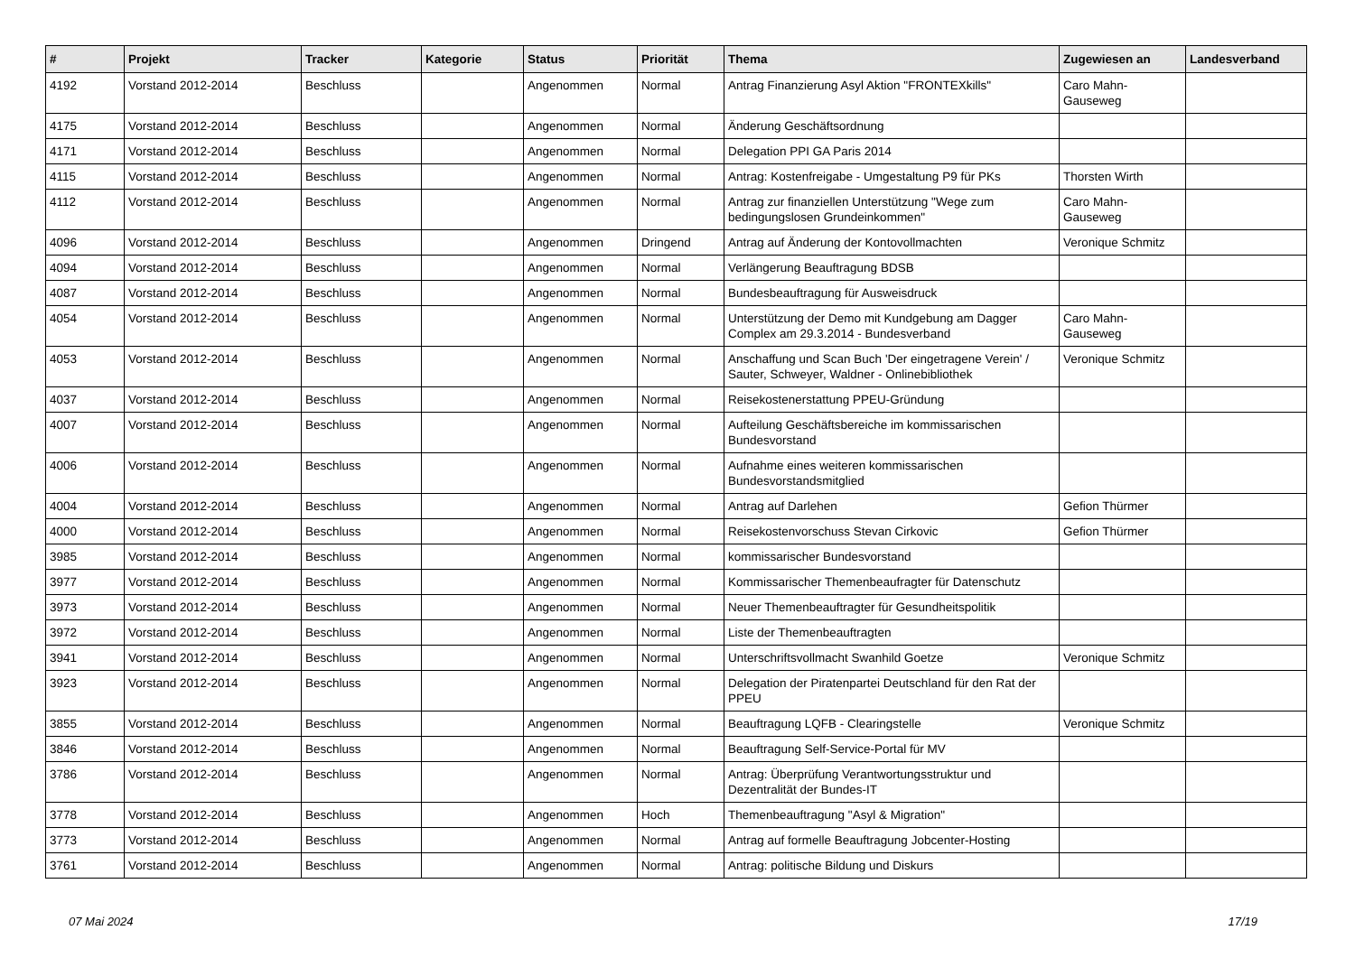| # | Projekt | Tracker | Kategorie | Status | Priorität | Thema | Zugewiesen an | Landesverband |
| --- | --- | --- | --- | --- | --- | --- | --- | --- |
| 4192 | Vorstand 2012-2014 | Beschluss | | Angenommen | Normal | Antrag Finanzierung Asyl Aktion "FRONTEXkills" | Caro Mahn-Gauseweg | |
| 4175 | Vorstand 2012-2014 | Beschluss | | Angenommen | Normal | Änderung Geschäftsordnung | | |
| 4171 | Vorstand 2012-2014 | Beschluss | | Angenommen | Normal | Delegation PPI GA Paris 2014 | | |
| 4115 | Vorstand 2012-2014 | Beschluss | | Angenommen | Normal | Antrag: Kostenfreigabe - Umgestaltung P9 für PKs | Thorsten Wirth | |
| 4112 | Vorstand 2012-2014 | Beschluss | | Angenommen | Normal | Antrag zur finanziellen Unterstützung "Wege zum bedingungslosen Grundeinkommen" | Caro Mahn-Gauseweg | |
| 4096 | Vorstand 2012-2014 | Beschluss | | Angenommen | Dringend | Antrag auf Änderung der Kontovollmachten | Veronique Schmitz | |
| 4094 | Vorstand 2012-2014 | Beschluss | | Angenommen | Normal | Verlängerung Beauftragung BDSB | | |
| 4087 | Vorstand 2012-2014 | Beschluss | | Angenommen | Normal | Bundesbeauftragung für Ausweisdruck | | |
| 4054 | Vorstand 2012-2014 | Beschluss | | Angenommen | Normal | Unterstützung der Demo mit Kundgebung am Dagger Complex am 29.3.2014 - Bundesverband | Caro Mahn-Gauseweg | |
| 4053 | Vorstand 2012-2014 | Beschluss | | Angenommen | Normal | Anschaffung und Scan Buch 'Der eingetragene Verein' / Sauter, Schweyer, Waldner - Onlinebibliothek | Veronique Schmitz | |
| 4037 | Vorstand 2012-2014 | Beschluss | | Angenommen | Normal | Reisekostenerstattung PPEU-Gründung | | |
| 4007 | Vorstand 2012-2014 | Beschluss | | Angenommen | Normal | Aufteilung Geschäftsbereiche im kommissarischen Bundesvorstand | | |
| 4006 | Vorstand 2012-2014 | Beschluss | | Angenommen | Normal | Aufnahme eines weiteren kommissarischen Bundesvorstandsmitglied | | |
| 4004 | Vorstand 2012-2014 | Beschluss | | Angenommen | Normal | Antrag auf Darlehen | Gefion Thürmer | |
| 4000 | Vorstand 2012-2014 | Beschluss | | Angenommen | Normal | Reisekostenvorschuss Stevan Cirkovic | Gefion Thürmer | |
| 3985 | Vorstand 2012-2014 | Beschluss | | Angenommen | Normal | kommissarischer Bundesvorstand | | |
| 3977 | Vorstand 2012-2014 | Beschluss | | Angenommen | Normal | Kommissarischer Themenbeaufragter für Datenschutz | | |
| 3973 | Vorstand 2012-2014 | Beschluss | | Angenommen | Normal | Neuer Themenbeauftragter für Gesundheitspolitik | | |
| 3972 | Vorstand 2012-2014 | Beschluss | | Angenommen | Normal | Liste der Themenbeauftragten | | |
| 3941 | Vorstand 2012-2014 | Beschluss | | Angenommen | Normal | Unterschriftsvollmacht Swanhild Goetze | Veronique Schmitz | |
| 3923 | Vorstand 2012-2014 | Beschluss | | Angenommen | Normal | Delegation der Piratenpartei Deutschland für den Rat der PPEU | | |
| 3855 | Vorstand 2012-2014 | Beschluss | | Angenommen | Normal | Beauftragung LQFB - Clearingstelle | Veronique Schmitz | |
| 3846 | Vorstand 2012-2014 | Beschluss | | Angenommen | Normal | Beauftragung Self-Service-Portal für MV | | |
| 3786 | Vorstand 2012-2014 | Beschluss | | Angenommen | Normal | Antrag: Überprüfung Verantwortungsstruktur und Dezentralität der Bundes-IT | | |
| 3778 | Vorstand 2012-2014 | Beschluss | | Angenommen | Hoch | Themenbeauftragung "Asyl & Migration" | | |
| 3773 | Vorstand 2012-2014 | Beschluss | | Angenommen | Normal | Antrag auf formelle Beauftragung Jobcenter-Hosting | | |
| 3761 | Vorstand 2012-2014 | Beschluss | | Angenommen | Normal | Antrag: politische Bildung und Diskurs | | |
07 Mai 2024 17/19